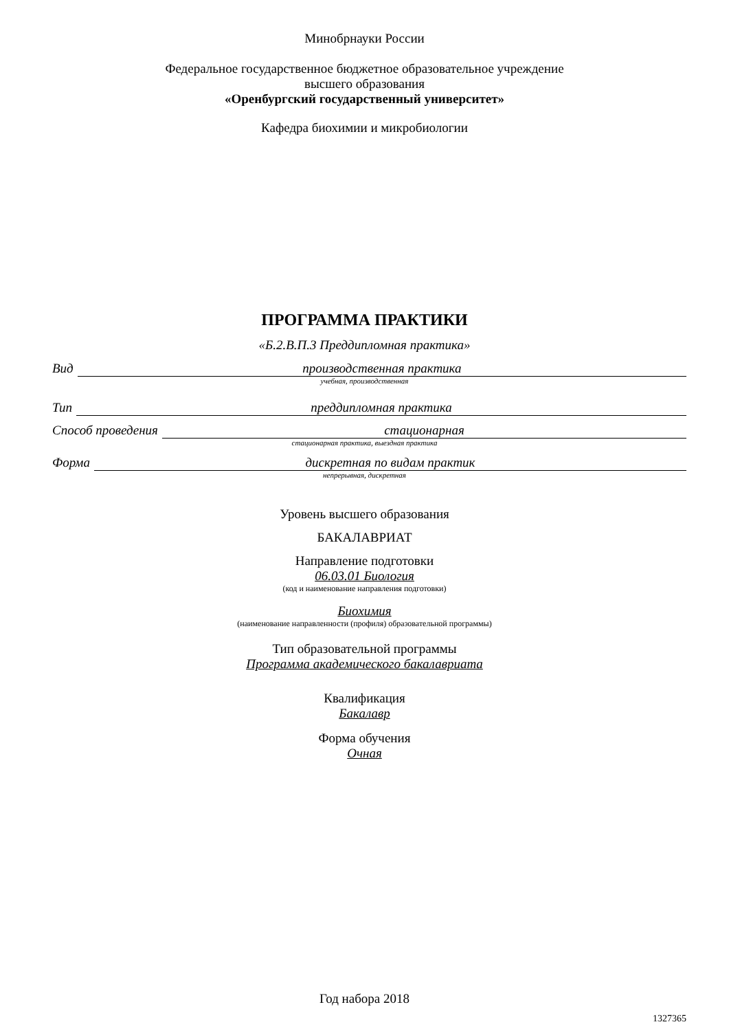Минобрнауки России
Федеральное государственное бюджетное образовательное учреждение
высшего образования
«Оренбургский государственный университет»
Кафедра биохимии и микробиологии
ПРОГРАММА ПРАКТИКИ
«Б.2.В.П.3 Преддипломная практика»
Вид производственная практика
учебная, производственная
Тип преддипломная практика
Способ проведения стационарная
стационарная практика, выездная практика
Форма дискретная по видам практик
непрерывная, дискретная
Уровень высшего образования
БАКАЛАВРИАТ
Направление подготовки
06.03.01 Биология
(код и наименование направления подготовки)
Биохимия
(наименование направленности (профиля) образовательной программы)
Тип образовательной программы
Программа академического бакалавриата
Квалификация
Бакалавр
Форма обучения
Очная
Год набора 2018
1327365